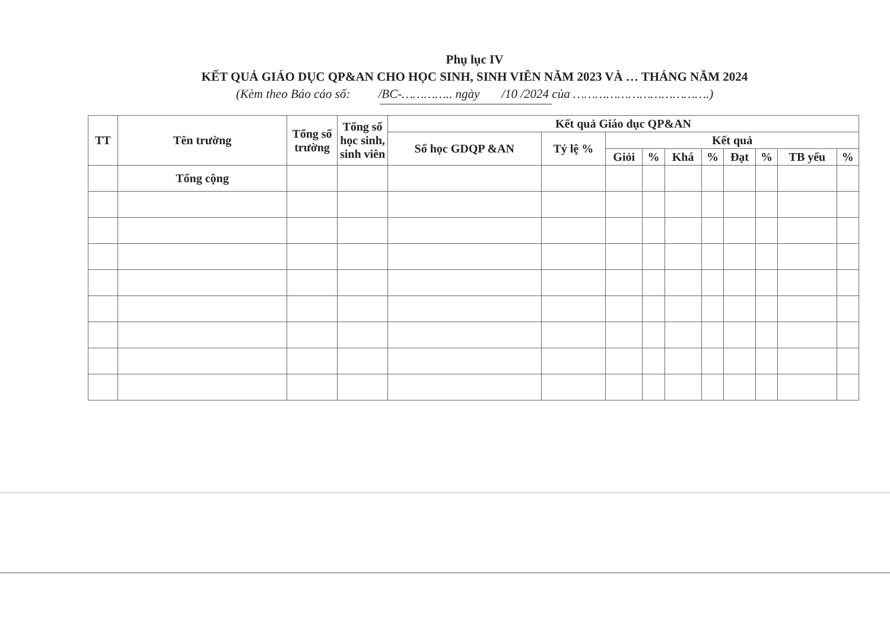Phụ lục IV
KẾT QUẢ GIÁO DỤC QP&AN CHO HỌC SINH, SINH VIÊN NĂM 2023 VÀ … THÁNG NĂM 2024
(Kèm theo Báo cáo số: /BC-………….. ngày /10 /2024 của ……………………………….)
| TT | Tên trường | Tổng số trường | Tổng số học sinh, sinh viên | Kết quả Giáo dục QP&AN | | | | | | | | | |
| --- | --- | --- | --- | --- | --- | --- | --- | --- | --- | --- | --- | --- | --- |
| | | | | Số học GDQP &AN | Tỷ lệ % | Kết quả | | | | | | | |
| | | | | | | Giỏi | % | Khá | % | Đạt | % | TB yếu | % |
| | Tổng cộng | | | | | | | | | | | | |